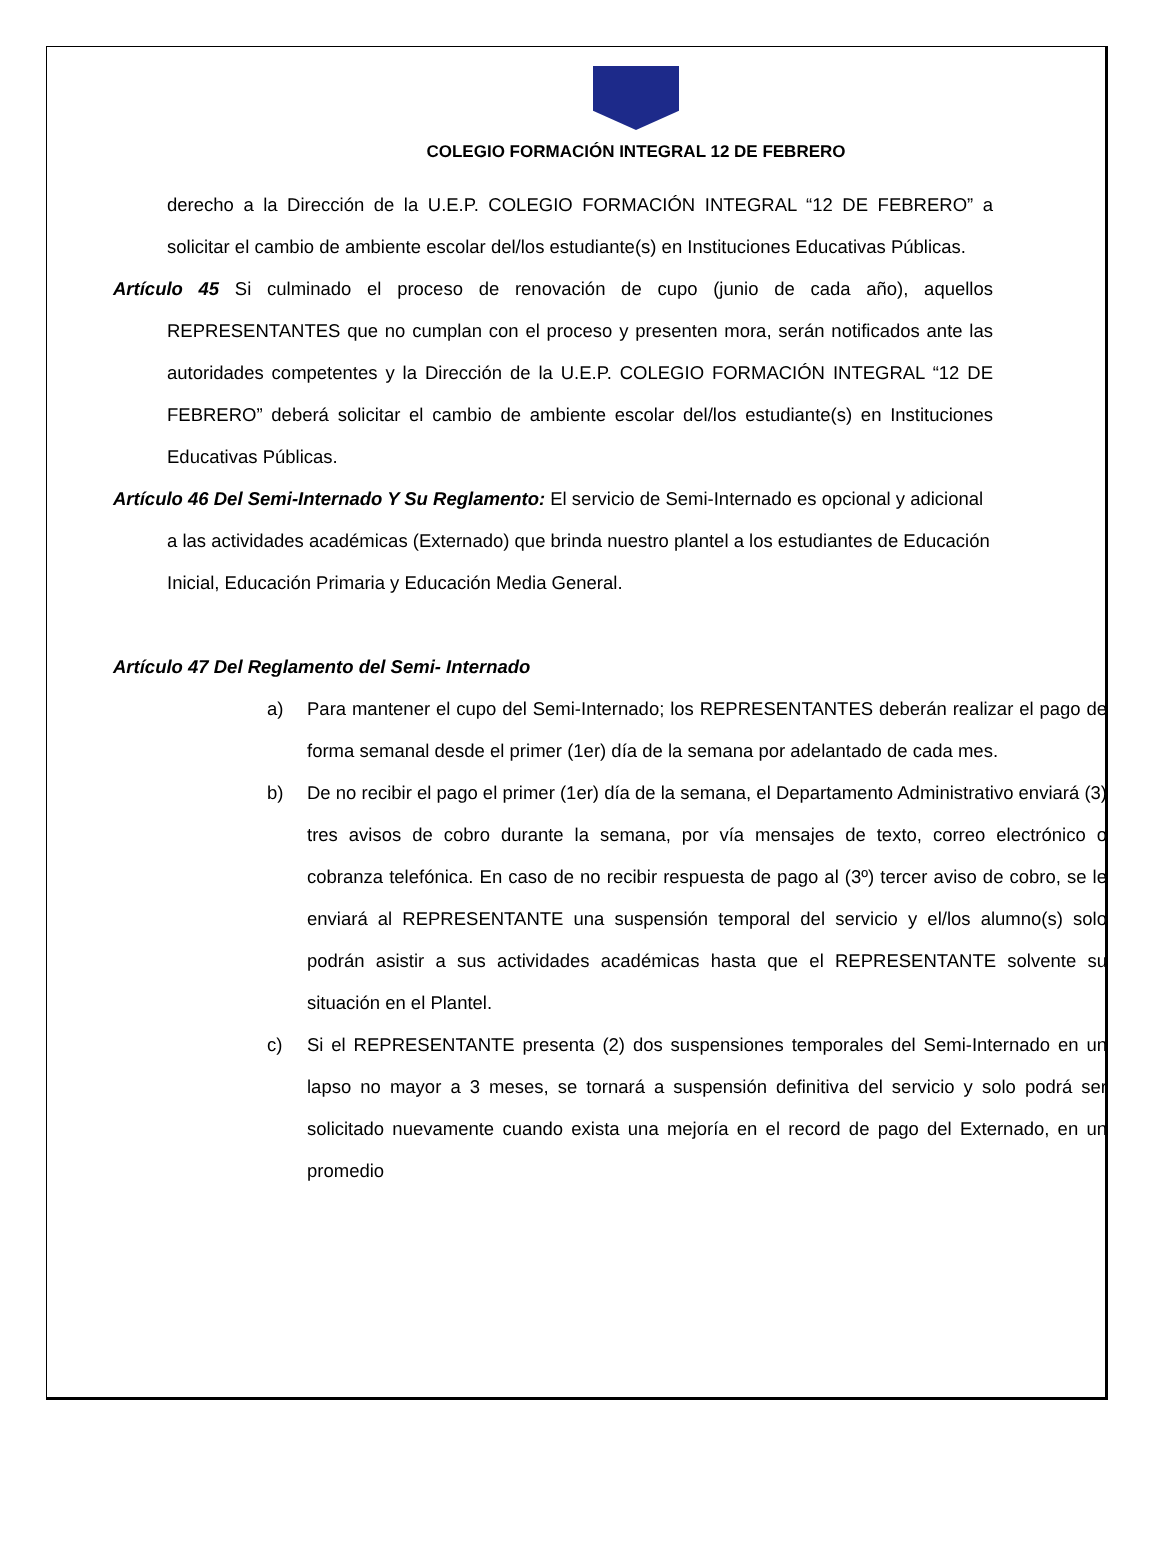COLEGIO FORMACIÓN INTEGRAL 12 DE FEBRERO
derecho a la Dirección de la U.E.P. COLEGIO FORMACIÓN INTEGRAL “12 DE FEBRERO” a solicitar el cambio de ambiente escolar del/los estudiante(s) en Instituciones Educativas Públicas.
Artículo 45 Si culminado el proceso de renovación de cupo (junio de cada año), aquellos REPRESENTANTES que no cumplan con el proceso y presenten mora, serán notificados ante las autoridades competentes y la Dirección de la U.E.P. COLEGIO FORMACIÓN INTEGRAL “12 DE FEBRERO” deberá solicitar el cambio de ambiente escolar del/los estudiante(s) en Instituciones Educativas Públicas.
Artículo 46 Del Semi-Internado Y Su Reglamento: El servicio de Semi-Internado es opcional y adicional a las actividades académicas (Externado) que brinda nuestro plantel a los estudiantes de Educación Inicial, Educación Primaria y Educación Media General.
Artículo 47 Del Reglamento del Semi- Internado
a) Para mantener el cupo del Semi-Internado; los REPRESENTANTES deberán realizar el pago de forma semanal desde el primer (1er) día de la semana por adelantado de cada mes.
b) De no recibir el pago el primer (1er) día de la semana, el Departamento Administrativo enviará (3) tres avisos de cobro durante la semana, por vía mensajes de texto, correo electrónico o cobranza telefónica. En caso de no recibir respuesta de pago al (3º) tercer aviso de cobro, se le enviará al REPRESENTANTE una suspensión temporal del servicio y el/los alumno(s) solo podrán asistir a sus actividades académicas hasta que el REPRESENTANTE solvente su situación en el Plantel.
c) Si el REPRESENTANTE presenta (2) dos suspensiones temporales del Semi-Internado en un lapso no mayor a 3 meses, se tornará a suspensión definitiva del servicio y solo podrá ser solicitado nuevamente cuando exista una mejoría en el record de pago del Externado, en un promedio